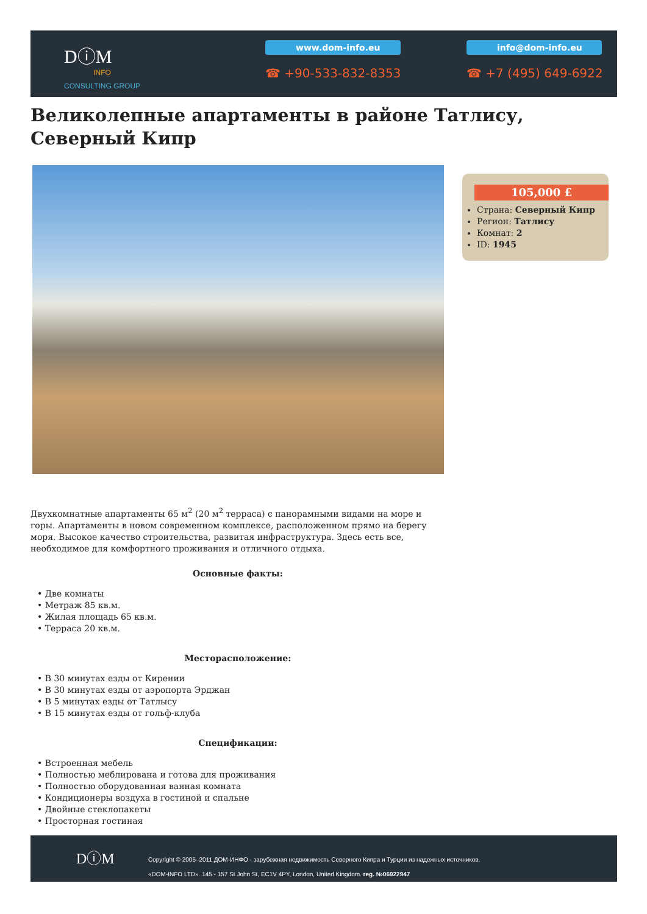DⓘM
INFO
CONSULTING GROUP
www.dom-info.eu info@dom-info.eu
☎ +90-533-832-8353 ☎ +7 (495) 649-6922
Великолепные апартаменты в районе Татлису, Северный Кипр
105,000 £
Страна: Северный Кипр
Регион: Татлису
Комнат: 2
ID: 1945
Двухкомнатные апартаменты 65 м<sup>2</sup> (20 м<sup>2</sup> терраса) с панорамными видами на море и горы. Апартаменты в новом современном комплексе, расположенном прямо на берегу моря. Высокое качество строительства, развитая инфраструктура. Здесь есть все, необходимое для комфортного проживания и отличного отдыха.
Основные факты:
• Две комнаты
• Метраж 85 кв.м.
• Жилая площадь 65 кв.м.
• Терраса 20 кв.м.
Месторасположение:
• В 30 минутах езды от Кирении
• В 30 минутах езды от аэропорта Эрджан
• В 5 минутах езды от Татлысу
• В 15 минутах езды от гольф-клуба
Спецификации:
• Встроенная мебель
• Полностью меблирована и готова для проживания
• Полностью оборудованная ванная комната
• Кондиционеры воздуха в гостиной и спальне
• Двойные стеклопакеты
• Просторная гостиная
DⓘM
Copyright © 2005–2011 ДОМ-ИНФО - зарубежная недвижимость Северного Кипра и Турции из надежных источников.
«DOM-INFO LTD». 145 - 157 St John St, EC1V 4PY, London, United Kingdom. reg. №06922947